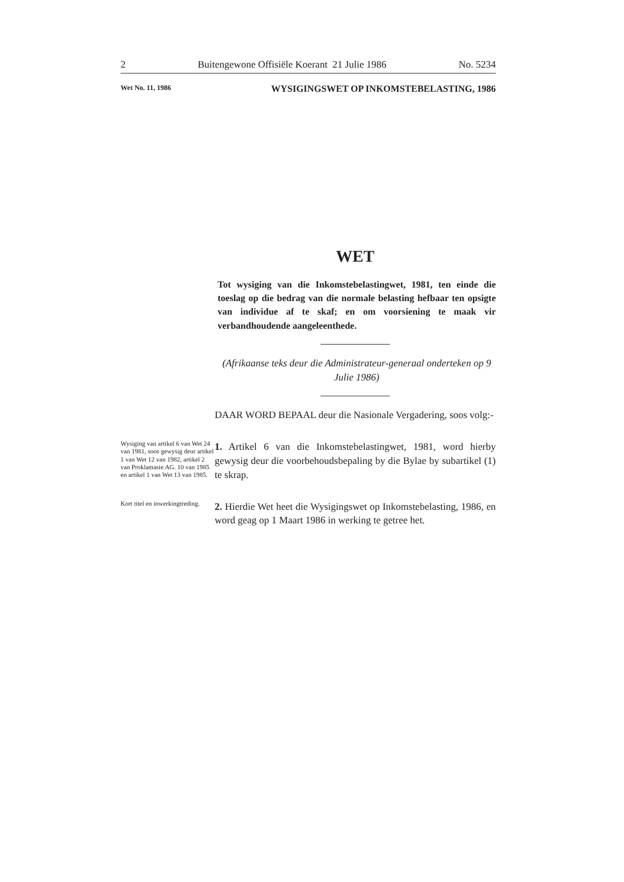2 Buitengewone Offisiële Koerant 21 Julie 1986 No. 5234
Wet No. 11, 1986 WYSIGINGSWET OP INKOMSTEBELASTING, 1986
WET
Tot wysiging van die Inkomstebelastingwet, 1981, ten einde die toeslag op die bedrag van die normale belasting hefbaar ten opsigte van individue af te skaf; en om voorsiening te maak vir verbandhoudende aangeleenthede.
(Afrikaanse teks deur die Administrateur-generaal onderteken op 9 Julie 1986)
DAAR WORD BEPAAL deur die Nasionale Vergadering, soos volg:-
Wysiging van artikel 6 van Wet 24 van 1981, soos gewysig deur artikel 1 van Wet 12 van 1982, artikel 2 van Proklamasie AG. 10 van 1985 en artikel 1 van Wet 13 van 1985.
1. Artikel 6 van die Inkomstebelastingwet, 1981, word hierby gewysig deur die voorbehoudsbepaling by die Bylae by subartikel (1) te skrap.
Kort titel en inwerkingtreding.
2. Hierdie Wet heet die Wysigingswet op Inkomstebelasting, 1986, en word geag op 1 Maart 1986 in werking te getree het.